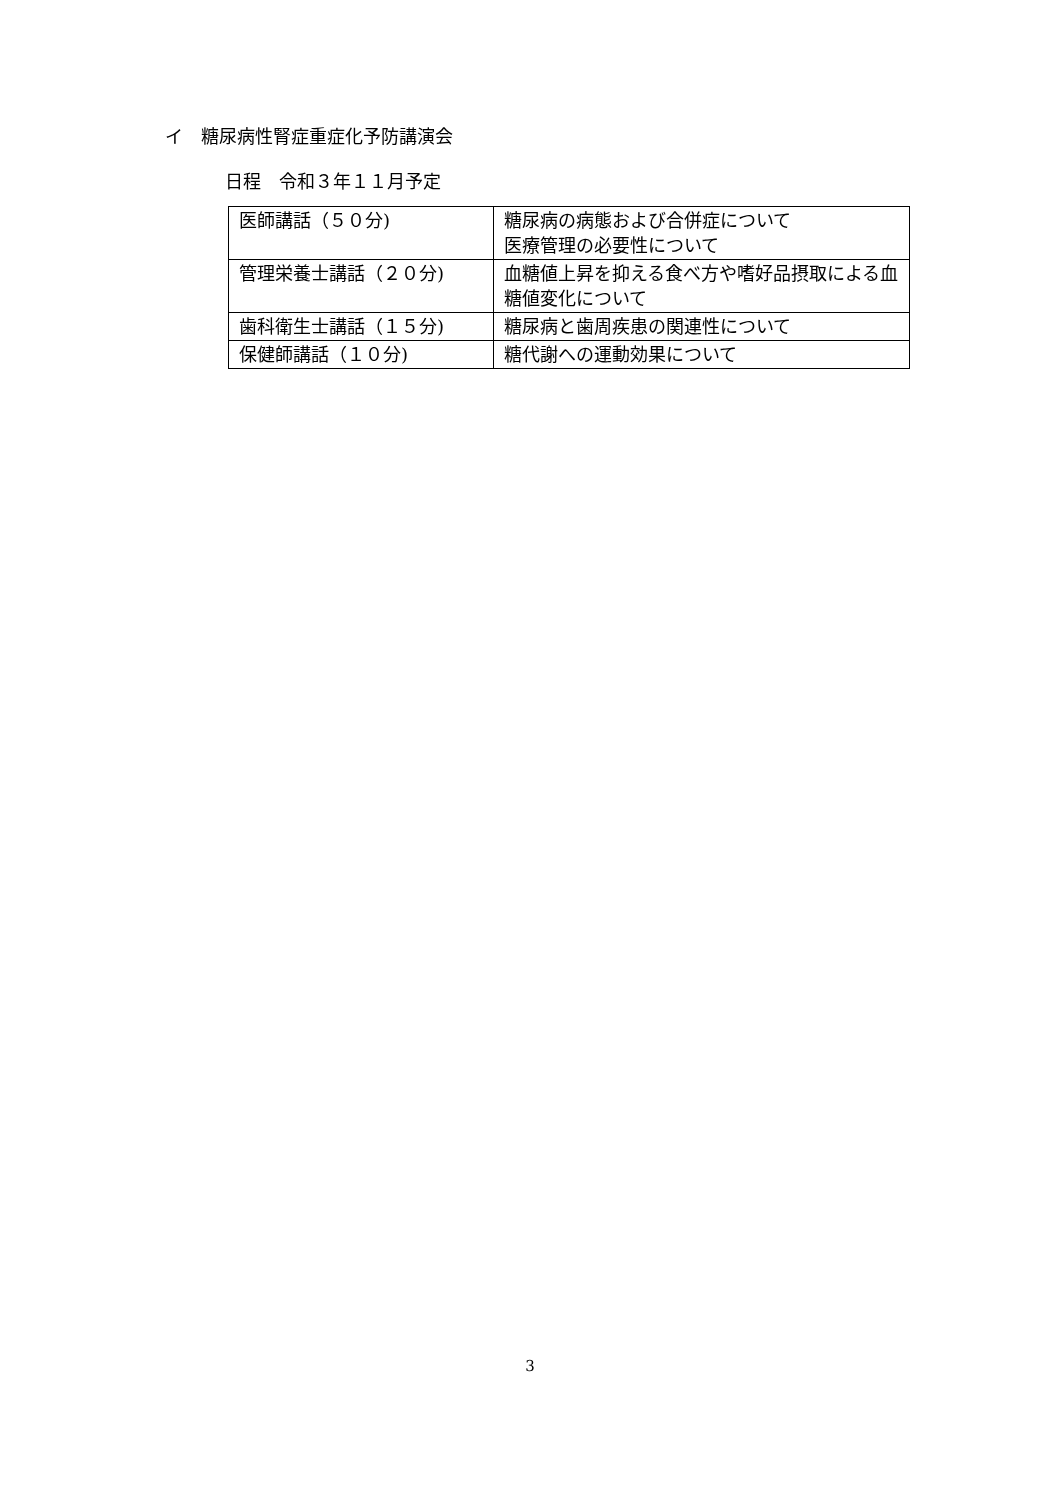イ　糖尿病性腎症重症化予防講演会
日程　令和３年１１月予定
| 医師講話（５０分) | 糖尿病の病態および合併症について 医療管理の必要性について |
| 管理栄養士講話（２０分) | 血糖値上昇を抑える食べ方や嗜好品摂取による血糖値変化について |
| 歯科衛生士講話（１５分) | 糖尿病と歯周疾患の関連性について |
| 保健師講話（１０分) | 糖代謝への運動効果について |
3